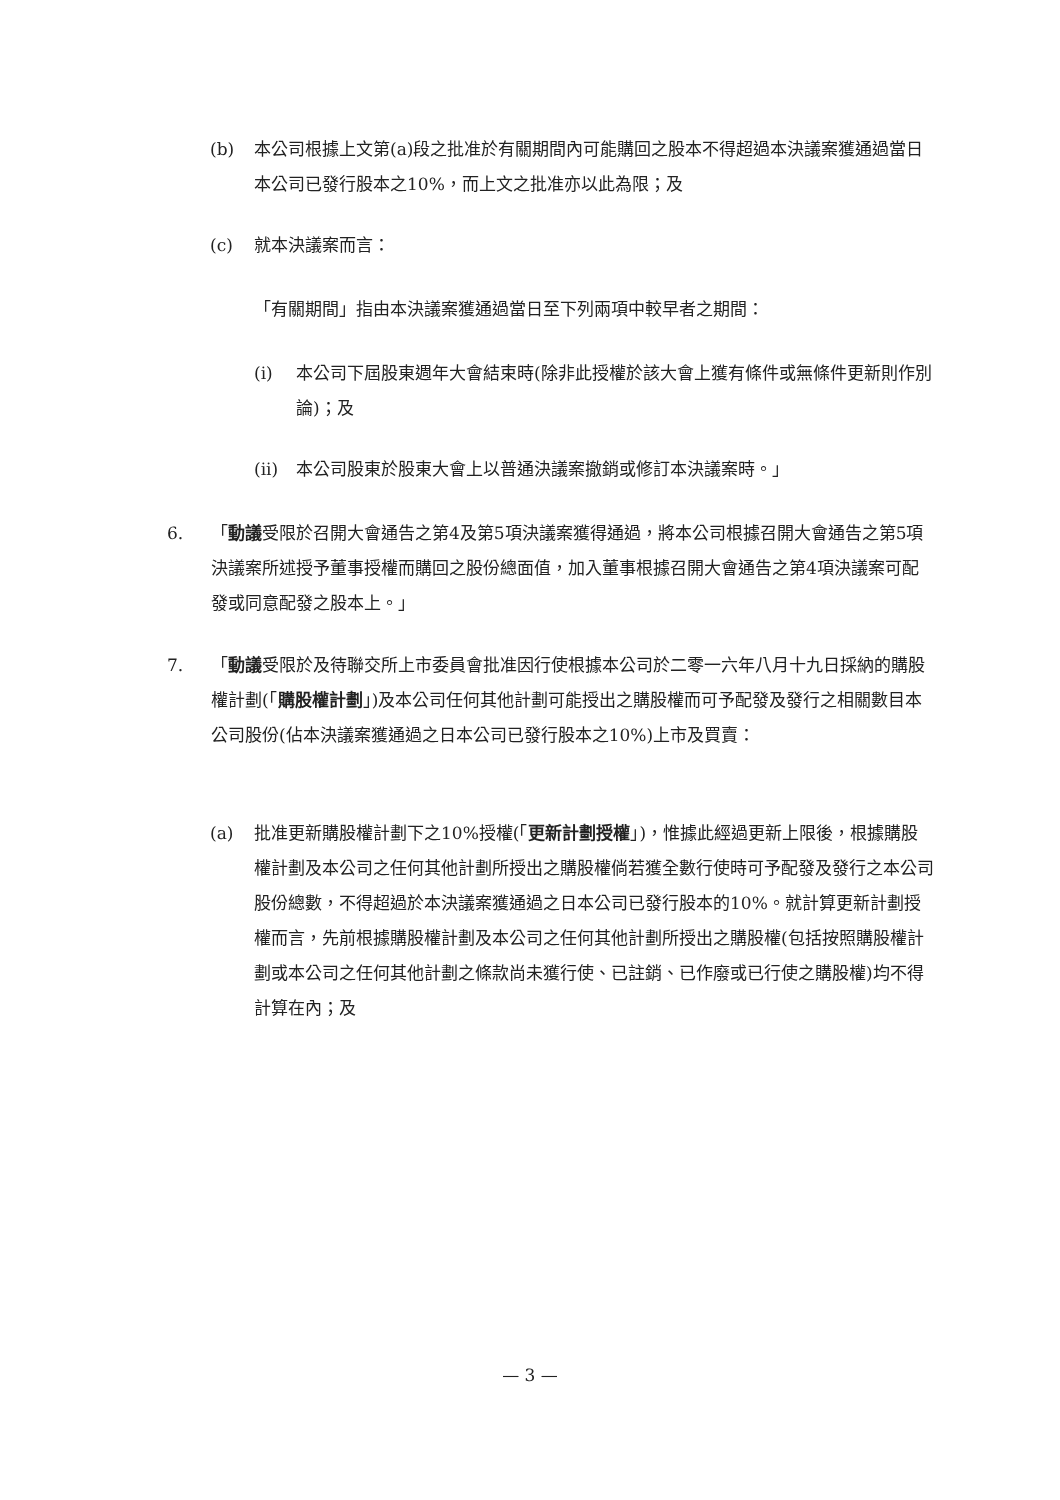(b) 本公司根據上文第(a)段之批准於有關期間內可能購回之股本不得超過本決議案獲通過當日本公司已發行股本之10%，而上文之批准亦以此為限；及
(c) 就本決議案而言：
「有關期間」指由本決議案獲通過當日至下列兩項中較早者之期間：
(i) 本公司下屆股東週年大會結束時(除非此授權於該大會上獲有條件或無條件更新則作別論)；及
(ii) 本公司股東於股東大會上以普通決議案撤銷或修訂本決議案時。」
6. 「動議受限於召開大會通告之第4及第5項決議案獲得通過，將本公司根據召開大會通告之第5項決議案所述授予董事授權而購回之股份總面值，加入董事根據召開大會通告之第4項決議案可配發或同意配發之股本上。」
7. 「動議受限於及待聯交所上市委員會批准因行使根據本公司於二零一六年八月十九日採納的購股權計劃(「購股權計劃」)及本公司任何其他計劃可能授出之購股權而可予配發及發行之相關數目本公司股份(佔本決議案獲通過之日本公司已發行股本之10%)上市及買賣：
(a) 批准更新購股權計劃下之10%授權(「更新計劃授權」)，惟據此經過更新上限後，根據購股權計劃及本公司之任何其他計劃所授出之購股權倘若獲全數行使時可予配發及發行之本公司股份總數，不得超過於本決議案獲通過之日本公司已發行股本的10%。就計算更新計劃授權而言，先前根據購股權計劃及本公司之任何其他計劃所授出之購股權(包括按照購股權計劃或本公司之任何其他計劃之條款尚未獲行使、已註銷、已作廢或已行使之購股權)均不得計算在內；及
— 3 —